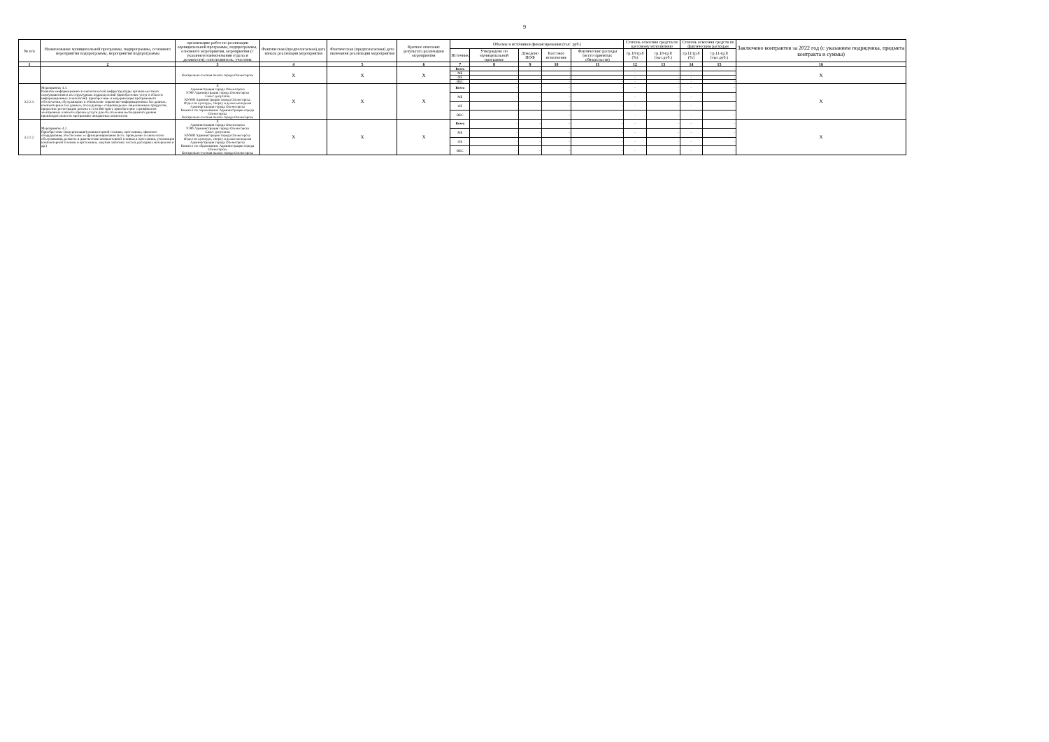9
| № п/п | Наименование муниципальной программы, подпрограммы, основного мероприятия подпрограммы, мероприятия подпрограммы | организацию работ по реализации муниципальной программы, подпрограммы, основного мероприятия, мероприятия (с указанием наименования отдела и должности); соисполнитель, участник | Фактическая (предполагаемая) дата начала реализации мероприятия | Фактическая (предполагаемая) дата окончания реализации мероприятия | Краткое описание результата реализации мероприятия | Объемы и источники финансирования (тыс. руб.) | | | | | Степень освоения средств по кассовому исполнению | | Степень освоения средств по фактическим расходам | | Заключено контрактов за 2022 год (с указанием подрядчика, предмета контракта и суммы) |
| --- | --- | --- | --- | --- | --- | --- | --- | --- | --- | --- | --- | --- | --- | --- | --- |
| | | | | | | Источник | Утверждено по муниципальной программе | Доведено ПОФ | Кассовое исполнение | Фактические расходы (всего принятых обязательств) | гр.10/гр.8 (%) | гр.10-гр.8 (тыс.руб.) | гр.11/гр.8 (%) | гр.11-гр.8 (тыс.руб.) | |
| 1 | 2 | 3 | 4 | 5 | 6 | 7 | 8 | 9 | 10 | 11 | 12 | 13 | 14 | 15 | 16 |
| | | Контрольно-счетная палата города Оленегорска | X | X | X | Всего | - | - | - | - | - | - | - | - | X |
| | | | | | | МБ | - | - | - | - | - | - | - | - | |
| | | | | | | ОБ | - | - | - | - | - | - | - | - | |
| | | | | | | ВБС | - | - | - | - | - | - | - | - | |
| 3.2.2.1. | Мероприятие 4.1. Развитие информационно-технологической инфраструктуры органов местного самоуправления и их структурных подразделений (приобретение услуг в области информационных технологий): приобретение и модернизация программного обеспечения, обслуживание и обновление справочно-информационных баз данных, компьютерных баз данных, последующее сопровождение лицензионных продуктов, продление регистрации домена в сети Интернет, приобретение сертификатов электронных ключей и прочие услуги для обеспечения необходимого уровня производительности программно-аппаратных комплексов | X Администрация города Оленегорска УЭФ Администрации города Оленегорска Совет депутатов КУМИ Администрации города Оленегорска Отдел по культуре, спорту и делам молодежи Администрации города Оленегорска Комитет по образованию Администрации города Оленегорска Контрольно-счетная палата города Оленегорска | X | X | X | Всего | - | - | - | - | - | - | - | - | X |
| | | | | | | МБ | - | - | - | - | - | - | - | - | |
| | | | | | | ОБ | - | - | - | - | - | - | - | - | |
| | | | | | | ВБС | - | - | - | - | - | - | - | - | |
| 3.2.2.2. | Мероприятие 4.2. Приобретение (модернизация) компьютерной техники, оргтехники, офисного оборудования, обеспечение ее функционирования (в т.ч. проведение технического обслуживания, ремонта и диагностики компьютерной техники и оргтехники, утилизация компьютерной техники и оргтехники, закупки запасных частей, расходных материалов и др.) | X Администрация города Оленегорска УЭФ Администрации города Оленегорска Совет депутатов КУМИ Администрации города Оленегорска Отдел по культуре, спорту и делам молодежи Администрации города Оленегорска Комитет по образованию Администрации города Оленегорска Контрольно-счетная палата города Оленегорска | X | X | X | Всего | - | - | - | - | - | - | - | - | X |
| | | | | | | МБ | - | - | - | - | - | - | - | - | |
| | | | | | | ОБ | - | - | - | - | - | - | - | - | |
| | | | | | | ВБС | - | - | - | - | - | - | - | - | |